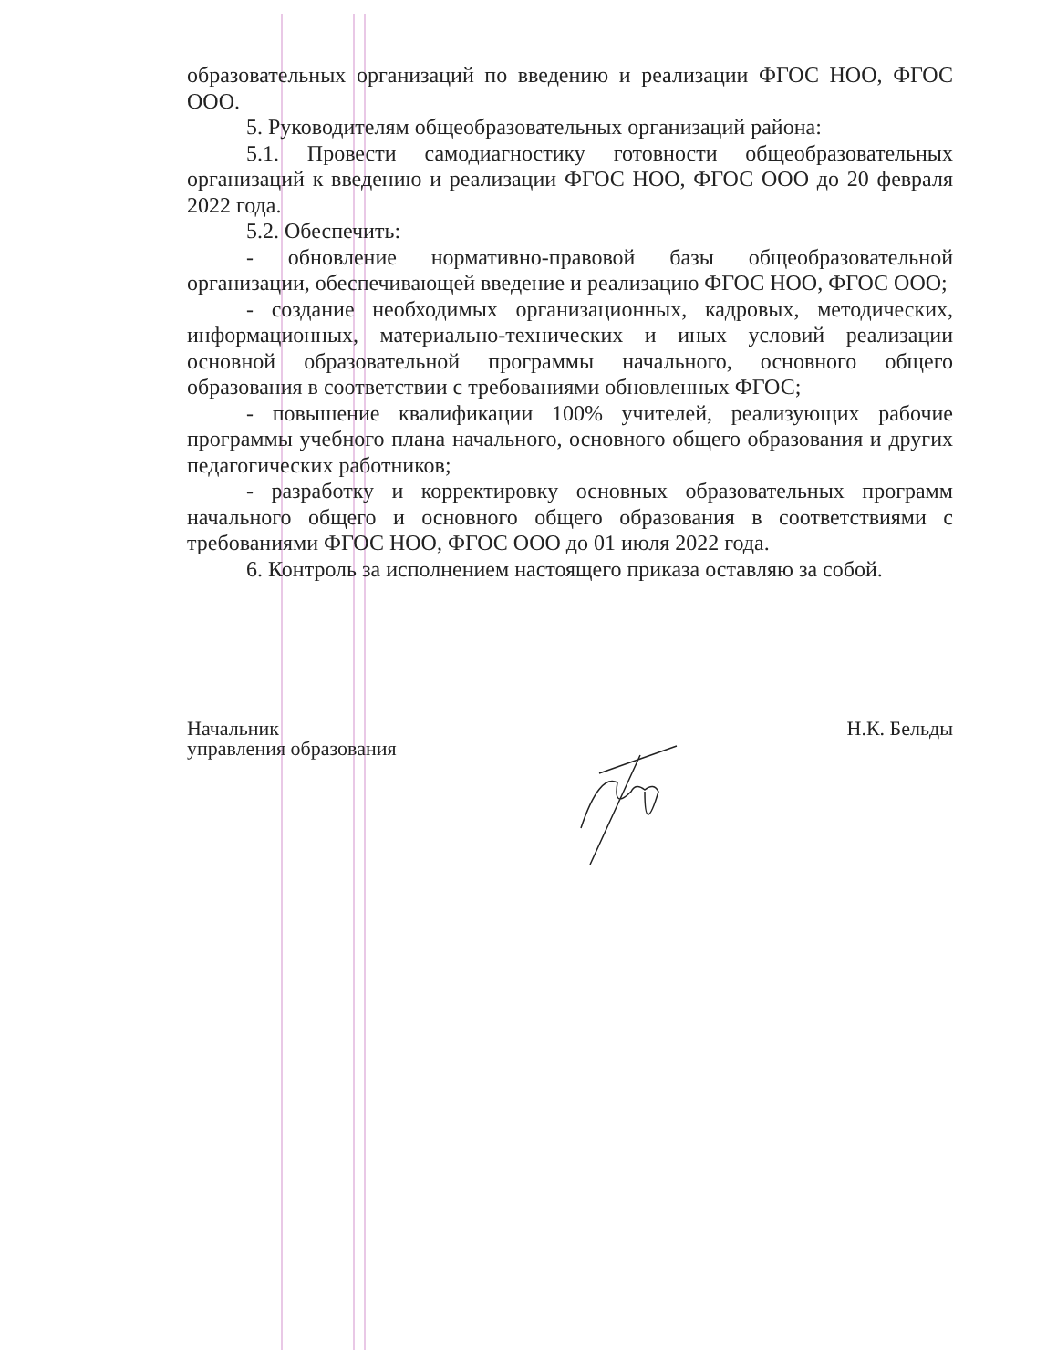образовательных организаций по введению и реализации ФГОС НОО, ФГОС ООО.
5. Руководителям общеобразовательных организаций района:
5.1. Провести самодиагностику готовности общеобразовательных организаций к введению и реализации ФГОС НОО, ФГОС ООО до 20 февраля 2022 года.
5.2. Обеспечить:
- обновление нормативно-правовой базы общеобразовательной организации, обеспечивающей введение и реализацию ФГОС НОО, ФГОС ООО;
- создание необходимых организационных, кадровых, методических, информационных, материально-технических и иных условий реализации основной образовательной программы начального, основного общего образования в соответствии с требованиями обновленных ФГОС;
- повышение квалификации 100% учителей, реализующих рабочие программы учебного плана начального, основного общего образования и других педагогических работников;
- разработку и корректировку основных образовательных программ начального общего и основного общего образования в соответствиями с требованиями ФГОС НОО, ФГОС ООО до 01 июля 2022 года.
6. Контроль за исполнением настоящего приказа оставляю за собой.
Начальник
управления образования
Н.К. Бельды